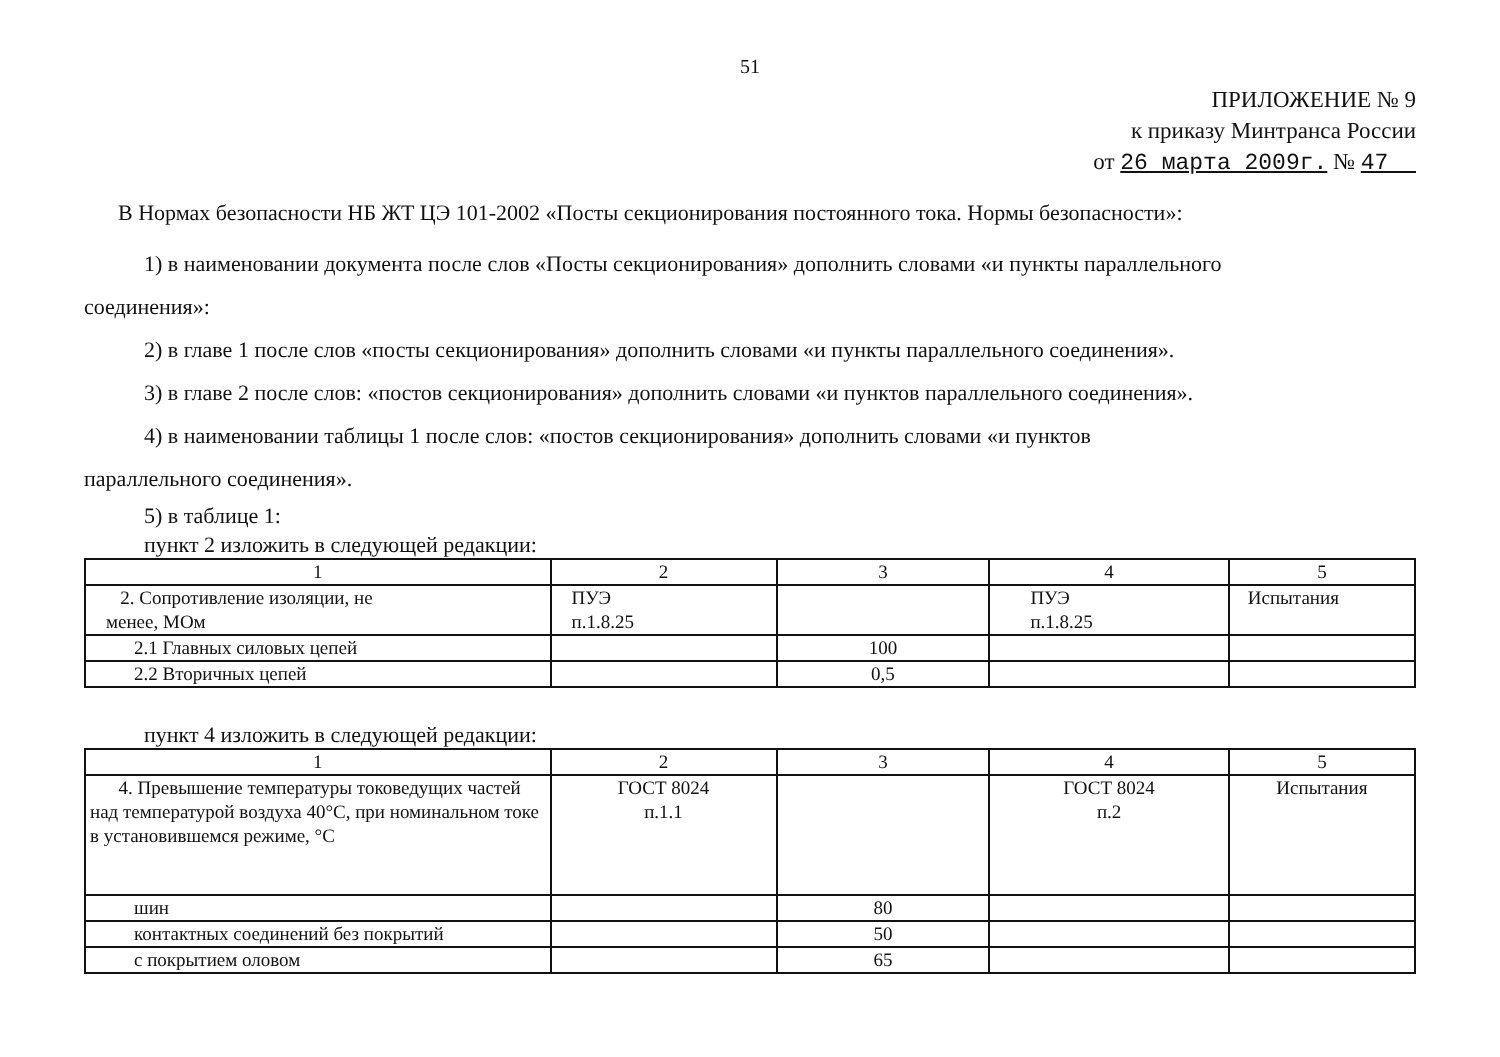51
ПРИЛОЖЕНИЕ № 9
к приказу Минтранса России
от 26 марта 2009г. № 47
В Нормах безопасности НБ ЖТ ЦЭ 101-2002 «Посты секционирования постоянного тока. Нормы безопасности»:
1) в наименовании документа после слов «Посты секционирования» дополнить словами «и пункты параллельного
соединения»:
2) в главе 1 после слов «посты секционирования» дополнить словами «и пункты параллельного соединения».
3) в главе 2 после слов: «постов секционирования» дополнить словами «и пунктов параллельного соединения».
4) в наименовании таблицы 1 после слов: «постов секционирования» дополнить словами «и пунктов
параллельного соединения».
5) в таблице 1:
пункт 2 изложить в следующей редакции:
| 1 | 2 | 3 | 4 | 5 |
| 2. Сопротивление изоляции, не менее, МОм | ПУЭ п.1.8.25 | | ПУЭ п.1.8.25 | Испытания |
| 2.1 Главных силовых цепей | | 100 | | |
| 2.2 Вторичных цепей | | 0,5 | | |
пункт 4 изложить в следующей редакции:
| 1 | 2 | 3 | 4 | 5 |
| 4. Превышение температуры токоведущих частей над температурой воздуха 40°С, при номинальном токе в установившемся режиме, °С | ГОСТ 8024 п.1.1 | | ГОСТ 8024 п.2 | Испытания |
| шин | | 80 | | |
| контактных соединений без покрытий | | 50 | | |
| с покрытием оловом | | 65 | | |